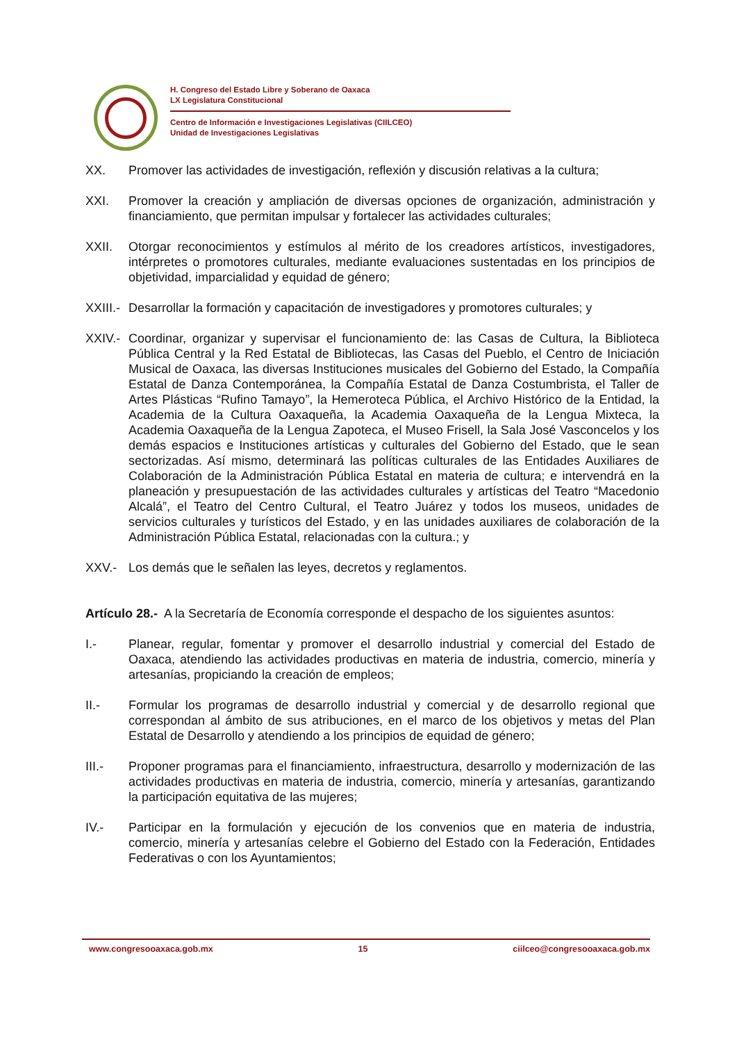H. Congreso del Estado Libre y Soberano de Oaxaca
LX Legislatura Constitucional
Centro de Información e Investigaciones Legislativas (CIILCEO)
Unidad de Investigaciones Legislativas
XX. Promover las actividades de investigación, reflexión y discusión relativas a la cultura;
XXI. Promover la creación y ampliación de diversas opciones de organización, administración y financiamiento, que permitan impulsar y fortalecer las actividades culturales;
XXII. Otorgar reconocimientos y estímulos al mérito de los creadores artísticos, investigadores, intérpretes o promotores culturales, mediante evaluaciones sustentadas en los principios de objetividad, imparcialidad y equidad de género;
XXIII.-
Desarrollar la formación y capacitación de investigadores y promotores culturales; y
XXIV.-
Coordinar, organizar y supervisar el funcionamiento de: las Casas de Cultura, la Biblioteca Pública Central y la Red Estatal de Bibliotecas, las Casas del Pueblo, el Centro de Iniciación Musical de Oaxaca, las diversas Instituciones musicales del Gobierno del Estado, la Compañía Estatal de Danza Contemporánea, la Compañía Estatal de Danza Costumbrista, el Taller de Artes Plásticas “Rufino Tamayo”, la Hemeroteca Pública, el Archivo Histórico de la Entidad, la Academia de la Cultura Oaxaqueña, la Academia Oaxaqueña de la Lengua Mixteca, la Academia Oaxaqueña de la Lengua Zapoteca, el Museo Frisell, la Sala José Vasconcelos y los demás espacios e Instituciones artísticas y culturales del Gobierno del Estado, que le sean sectorizadas. Así mismo, determinará las políticas culturales de las Entidades Auxiliares de Colaboración de la Administración Pública Estatal en materia de cultura; e intervendrá en la planeación y presupuestación de las actividades culturales y artísticas del Teatro “Macedonio Alcalá”, el Teatro del Centro Cultural, el Teatro Juárez y todos los museos, unidades de servicios culturales y turísticos del Estado, y en las unidades auxiliares de colaboración de la Administración Pública Estatal, relacionadas con la cultura.; y
XXV.- Los demás que le señalen las leyes, decretos y reglamentos.
Artículo 28.- A la Secretaría de Economía corresponde el despacho de los siguientes asuntos:
I.- Planear, regular, fomentar y promover el desarrollo industrial y comercial del Estado de Oaxaca, atendiendo las actividades productivas en materia de industria, comercio, minería y artesanías, propiciando la creación de empleos;
II.- Formular los programas de desarrollo industrial y comercial y de desarrollo regional que correspondan al ámbito de sus atribuciones, en el marco de los objetivos y metas del Plan Estatal de Desarrollo y atendiendo a los principios de equidad de género;
III.- Proponer programas para el financiamiento, infraestructura, desarrollo y modernización de las actividades productivas en materia de industria, comercio, minería y artesanías, garantizando la participación equitativa de las mujeres;
IV.- Participar en la formulación y ejecución de los convenios que en materia de industria, comercio, minería y artesanías celebre el Gobierno del Estado con la Federación, Entidades Federativas o con los Ayuntamientos;
www.congresooaxaca.gob.mx 15 ciilceo@congresooaxaca.gob.mx